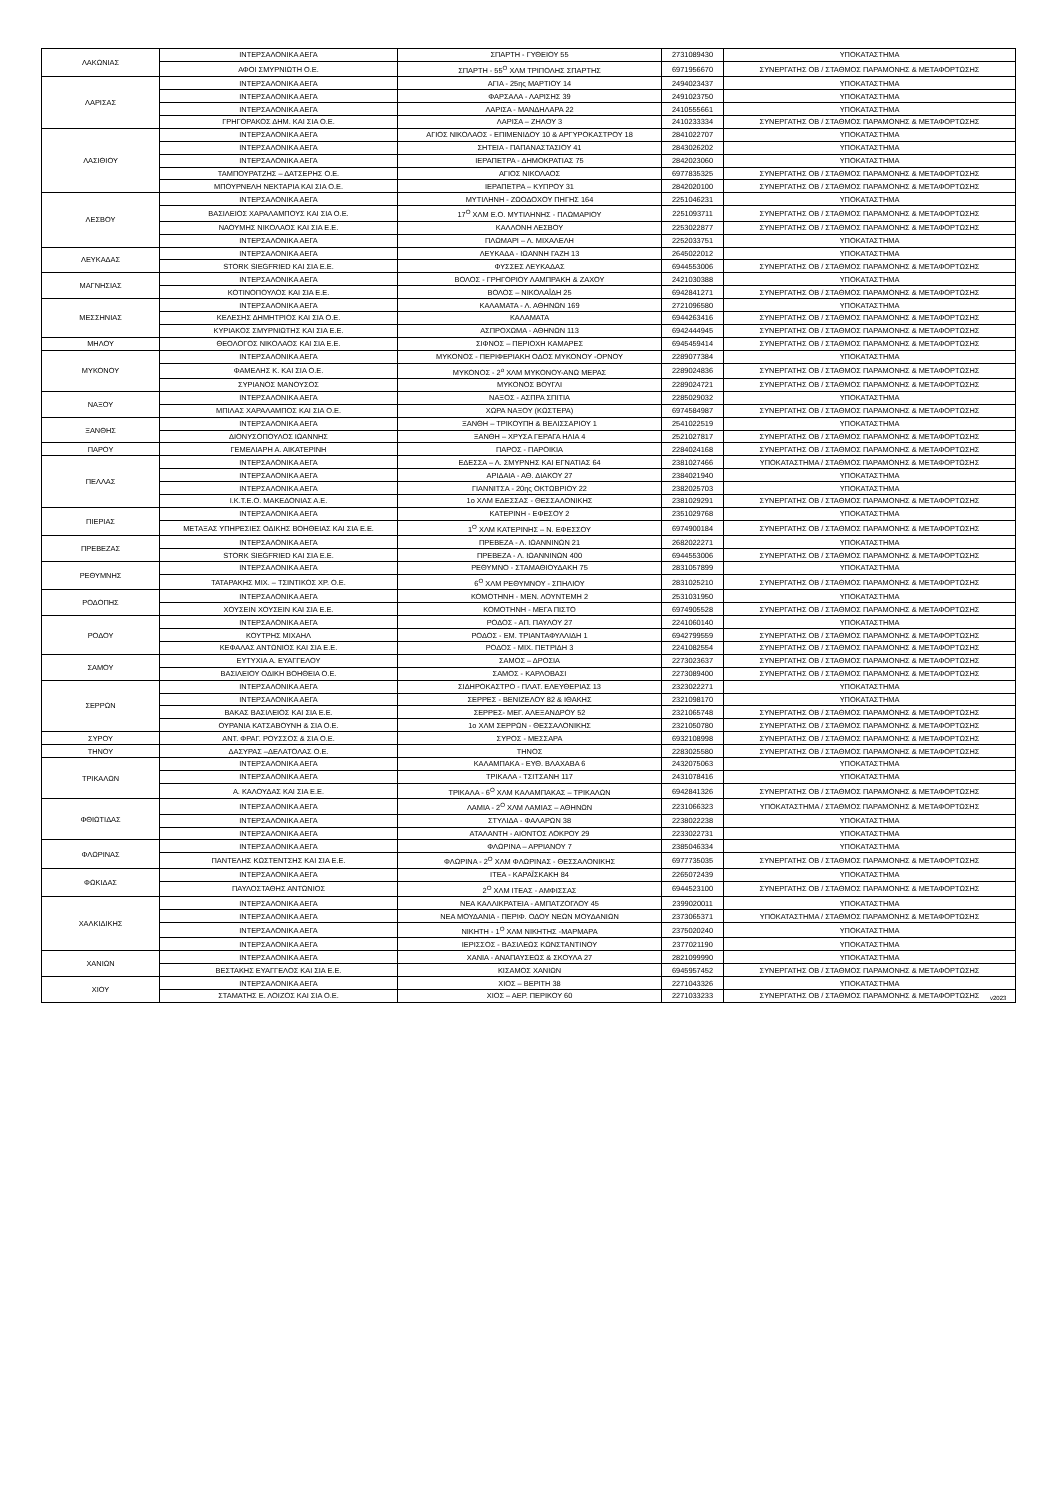| ΛΑΚΩΝΙΑΣ | ΙΝΤΕΡΣΑΛΟΝΙΚΑ ΑΕΓΑ | ΣΠΑΡΤΗ - ΓΥΘΕΙΟΥ 55 | 2731089430 | ΥΠΟΚΑΤΑΣΤΗΜΑ |
| | ΑΦΟΙ ΣΜΥΡΝΙΩΤΗ Ο.Ε. | ΣΠΑΡΤΗ - 55<sup>Ο</sup> ΧΛΜ ΤΡΙΠΟΛΗΣ ΣΠΑΡΤΗΣ | 6971956670 | ΣΥΝΕΡΓΑΤΗΣ ΟΒ / ΣΤΑΘΜΟΣ ΠΑΡΑΜΟΝΗΣ & ΜΕΤΑΦΟΡΤΩΣΗΣ |
| ΛΑΡΙΣΑΣ | ΙΝΤΕΡΣΑΛΟΝΙΚΑ ΑΕΓΑ | ΑΓΙΑ - 25ης ΜΑΡΤΙΟΥ 14 | 2494023437 | ΥΠΟΚΑΤΑΣΤΗΜΑ |
| | ΙΝΤΕΡΣΑΛΟΝΙΚΑ ΑΕΓΑ | ΦΑΡΣΑΛΑ - ΛΑΡΙΣΗΣ 39 | 2491023750 | ΥΠΟΚΑΤΑΣΤΗΜΑ |
| | ΙΝΤΕΡΣΑΛΟΝΙΚΑ ΑΕΓΑ | ΛΑΡΙΣΑ - ΜΑΝΔΗΛΑΡΑ 22 | 2410555661 | ΥΠΟΚΑΤΑΣΤΗΜΑ |
| | ΓΡΗΓΟΡΑΚΟΣ ΔΗΜ. ΚΑΙ ΣΙΑ Ο.Ε. | ΛΑΡΙΣΑ – ΖΗΛΟΥ 3 | 2410233334 | ΣΥΝΕΡΓΑΤΗΣ ΟΒ / ΣΤΑΘΜΟΣ ΠΑΡΑΜΟΝΗΣ & ΜΕΤΑΦΟΡΤΩΣΗΣ |
| ΛΑΣΙΘΙΟΥ | ΙΝΤΕΡΣΑΛΟΝΙΚΑ ΑΕΓΑ | ΑΓΙΟΣ ΝΙΚΟΛΑΟΣ - ΕΠΙΜΕΝΙΔΟΥ 10 & ΑΡΓΥΡΟΚΑΣΤΡΟΥ 18 | 2841022707 | ΥΠΟΚΑΤΑΣΤΗΜΑ |
| | ΙΝΤΕΡΣΑΛΟΝΙΚΑ ΑΕΓΑ | ΣΗΤΕΙΑ - ΠΑΠΑΝΑΣΤΑΣΙΟΥ 41 | 2843026202 | ΥΠΟΚΑΤΑΣΤΗΜΑ |
| | ΙΝΤΕΡΣΑΛΟΝΙΚΑ ΑΕΓΑ | ΙΕΡΑΠΕΤΡΑ - ΔΗΜΟΚΡΑΤΙΑΣ 75 | 2842023060 | ΥΠΟΚΑΤΑΣΤΗΜΑ |
| | ΤΑΜΠΟΥΡΑΤΖΗΣ – ΔΑΤΣΕΡΗΣ Ο.Ε. | ΑΓΙΟΣ ΝΙΚΟΛΑΟΣ | 6977835325 | ΣΥΝΕΡΓΑΤΗΣ ΟΒ / ΣΤΑΘΜΟΣ ΠΑΡΑΜΟΝΗΣ & ΜΕΤΑΦΟΡΤΩΣΗΣ |
| | ΜΠΟΥΡΝΕΛΗ ΝΕΚΤΑΡΙΑ ΚΑΙ ΣΙΑ Ο.Ε. | ΙΕΡΑΠΕΤΡΑ – ΚΥΠΡΟΥ 31 | 2842020100 | ΣΥΝΕΡΓΑΤΗΣ ΟΒ / ΣΤΑΘΜΟΣ ΠΑΡΑΜΟΝΗΣ & ΜΕΤΑΦΟΡΤΩΣΗΣ |
| ΛΕΣΒΟΥ | ΙΝΤΕΡΣΑΛΟΝΙΚΑ ΑΕΓΑ | ΜΥΤΙΛΗΝΗ - ΖΩΟΔΟΧΟΥ ΠΗΓΗΣ 164 | 2251046231 | ΥΠΟΚΑΤΑΣΤΗΜΑ |
| | ΒΑΣΙΛΕΙΟΣ ΧΑΡΑΛΑΜΠΟΥΣ ΚΑΙ ΣΙΑ Ο.Ε. | 17<sup>Ο</sup> ΧΛΜ Ε.Ο. ΜΥΤΙΛΗΝΗΣ - ΠΛΩΜΑΡΙΟΥ | 2251093711 | ΣΥΝΕΡΓΑΤΗΣ ΟΒ / ΣΤΑΘΜΟΣ ΠΑΡΑΜΟΝΗΣ & ΜΕΤΑΦΟΡΤΩΣΗΣ |
| | ΝΑΟΥΜΗΣ ΝΙΚΟΛΑΟΣ ΚΑΙ ΣΙΑ Ε.Ε. | ΚΑΛΛΟΝΗ ΛΕΣΒΟΥ | 2253022877 | ΣΥΝΕΡΓΑΤΗΣ ΟΒ / ΣΤΑΘΜΟΣ ΠΑΡΑΜΟΝΗΣ & ΜΕΤΑΦΟΡΤΩΣΗΣ |
| | ΙΝΤΕΡΣΑΛΟΝΙΚΑ ΑΕΓΑ | ΠΛΩΜΑΡΙ – Λ. ΜΙΧΑΛΕΛΗ | 2252033751 | ΥΠΟΚΑΤΑΣΤΗΜΑ |
| ΛΕΥΚΑΔΑΣ | ΙΝΤΕΡΣΑΛΟΝΙΚΑ ΑΕΓΑ | ΛΕΥΚΑΔΑ - ΙΩΑΝΝΗ ΓΑΖΗ 13 | 2645022012 | ΥΠΟΚΑΤΑΣΤΗΜΑ |
| | STORK SIEGFRIED ΚΑΙ ΣΙΑ Ε.Ε. | ΦΥΣΣΕΣ ΛΕΥΚΑΔΑΣ | 6944553006 | ΣΥΝΕΡΓΑΤΗΣ ΟΒ / ΣΤΑΘΜΟΣ ΠΑΡΑΜΟΝΗΣ & ΜΕΤΑΦΟΡΤΩΣΗΣ |
| ΜΑΓΝΗΣΙΑΣ | ΙΝΤΕΡΣΑΛΟΝΙΚΑ ΑΕΓΑ | ΒΟΛΟΣ - ΓΡΗΓΟΡΙΟΥ ΛΑΜΠΡΑΚΗ & ΖΑΧΟΥ | 2421030388 | ΥΠΟΚΑΤΑΣΤΗΜΑ |
| | ΚΟΤΙΝΟΠΟΥΛΟΣ ΚΑΙ ΣΙΑ Ε.Ε. | ΒΟΛΟΣ – ΝΙΚΟΛΑΪΔΗ 25 | 6942841271 | ΣΥΝΕΡΓΑΤΗΣ ΟΒ / ΣΤΑΘΜΟΣ ΠΑΡΑΜΟΝΗΣ & ΜΕΤΑΦΟΡΤΩΣΗΣ |
| ΜΕΣΣΗΝΙΑΣ | ΙΝΤΕΡΣΑΛΟΝΙΚΑ ΑΕΓΑ | ΚΑΛΑΜΑΤΑ - Λ. ΑΘΗΝΩΝ 169 | 2721096580 | ΥΠΟΚΑΤΑΣΤΗΜΑ |
| | ΚΕΛΕΣΗΣ ΔΗΜΗΤΡΙΟΣ ΚΑΙ ΣΙΑ Ο.Ε. | ΚΑΛΑΜΑΤΑ | 6944263416 | ΣΥΝΕΡΓΑΤΗΣ ΟΒ / ΣΤΑΘΜΟΣ ΠΑΡΑΜΟΝΗΣ & ΜΕΤΑΦΟΡΤΩΣΗΣ |
| | ΚΥΡΙΑΚΟΣ ΣΜΥΡΝΙΩΤΗΣ ΚΑΙ ΣΙΑ Ε.Ε. | ΑΣΠΡΟΧΩΜΑ - ΑΘΗΝΩΝ 113 | 6942444945 | ΣΥΝΕΡΓΑΤΗΣ ΟΒ / ΣΤΑΘΜΟΣ ΠΑΡΑΜΟΝΗΣ & ΜΕΤΑΦΟΡΤΩΣΗΣ |
| ΜΗΛΟΥ | ΘΕΟΛΟΓΟΣ ΝΙΚΟΛΑΟΣ ΚΑΙ ΣΙΑ Ε.Ε. | ΣΙΦΝΟΣ – ΠΕΡΙΟΧΗ ΚΑΜΑΡΕΣ | 6945459414 | ΣΥΝΕΡΓΑΤΗΣ ΟΒ / ΣΤΑΘΜΟΣ ΠΑΡΑΜΟΝΗΣ & ΜΕΤΑΦΟΡΤΩΣΗΣ |
| ΜΥΚΟΝΟΥ | ΙΝΤΕΡΣΑΛΟΝΙΚΑ ΑΕΓΑ | ΜΥΚΟΝΟΣ - ΠΕΡΙΦΕΡΙΑΚΗ ΟΔΟΣ ΜΥΚΟΝΟΥ -ΟΡΝΟΥ | 2289077384 | ΥΠΟΚΑΤΑΣΤΗΜΑ |
| | ΦΑΜΕΛΗΣ Κ. ΚΑΙ ΣΙΑ Ο.Ε. | ΜΥΚΟΝΟΣ - 2<sup>ο</sup> ΧΛΜ ΜΥΚΟΝΟΥ-ΑΝΩ ΜΕΡΑΣ | 2289024836 | ΣΥΝΕΡΓΑΤΗΣ ΟΒ / ΣΤΑΘΜΟΣ ΠΑΡΑΜΟΝΗΣ & ΜΕΤΑΦΟΡΤΩΣΗΣ |
| | ΣΥΡΙΑΝΟΣ ΜΑΝΟΥΣΟΣ | ΜΥΚΟΝΟΣ ΒΟΥΓΛΙ | 2289024721 | ΣΥΝΕΡΓΑΤΗΣ ΟΒ / ΣΤΑΘΜΟΣ ΠΑΡΑΜΟΝΗΣ & ΜΕΤΑΦΟΡΤΩΣΗΣ |
| ΝΑΞΟΥ | ΙΝΤΕΡΣΑΛΟΝΙΚΑ ΑΕΓΑ | ΝΑΞΟΣ - ΑΣΠΡΑ ΣΠΙΤΙΑ | 2285029032 | ΥΠΟΚΑΤΑΣΤΗΜΑ |
| | ΜΠΙΛΑΣ ΧΑΡΑΛΑΜΠΟΣ ΚΑΙ ΣΙΑ Ο.Ε. | ΧΩΡΑ ΝΑΞΟΥ (ΚΩΣΤΕΡΑ) | 6974584987 | ΣΥΝΕΡΓΑΤΗΣ ΟΒ / ΣΤΑΘΜΟΣ ΠΑΡΑΜΟΝΗΣ & ΜΕΤΑΦΟΡΤΩΣΗΣ |
| ΞΑΝΘΗΣ | ΙΝΤΕΡΣΑΛΟΝΙΚΑ ΑΕΓΑ | ΞΑΝΘΗ – ΤΡΙΚΟΥΠΗ & ΒΕΛΙΣΣΑΡΙΟΥ 1 | 2541022519 | ΥΠΟΚΑΤΑΣΤΗΜΑ |
| | ΔΙΟΝΥΣΟΠΟΥΛΟΣ ΙΩΑΝΝΗΣ | ΞΑΝΘΗ – ΧΡΥΣΑ ΓΕΡΑΓΑ ΗΛΙΑ 4 | 2521027817 | ΣΥΝΕΡΓΑΤΗΣ ΟΒ / ΣΤΑΘΜΟΣ ΠΑΡΑΜΟΝΗΣ & ΜΕΤΑΦΟΡΤΩΣΗΣ |
| ΠΑΡΟΥ | ΓΕΜΕΛΙΑΡΗ Α. ΑΙΚΑΤΕΡΙΝΗ | ΠΑΡΟΣ - ΠΑΡΟΙΚΙΑ | 2284024168 | ΣΥΝΕΡΓΑΤΗΣ ΟΒ / ΣΤΑΘΜΟΣ ΠΑΡΑΜΟΝΗΣ & ΜΕΤΑΦΟΡΤΩΣΗΣ |
| ΠΕΛΛΑΣ | ΙΝΤΕΡΣΑΛΟΝΙΚΑ ΑΕΓΑ | ΕΔΕΣΣΑ – Λ. ΣΜΥΡΝΗΣ ΚΑΙ ΕΓΝΑΤΙΑΣ 64 | 2381027466 | ΥΠΟΚΑΤΑΣΤΗΜΑ / ΣΤΑΘΜΟΣ ΠΑΡΑΜΟΝΗΣ & ΜΕΤΑΦΟΡΤΩΣΗΣ |
| | ΙΝΤΕΡΣΑΛΟΝΙΚΑ ΑΕΓΑ | ΑΡΙΔΑΙΑ - ΑΘ. ΔΙΑΚΟΥ 27 | 2384021940 | ΥΠΟΚΑΤΑΣΤΗΜΑ |
| | ΙΝΤΕΡΣΑΛΟΝΙΚΑ ΑΕΓΑ | ΓΙΑΝΝΙΤΣΑ - 20ης ΟΚΤΩΒΡΙΟΥ 22 | 2382025703 | ΥΠΟΚΑΤΑΣΤΗΜΑ |
| | Ι.Κ.Τ.Ε.Ο. ΜΑΚΕΔΟΝΙΑΣ Α.Ε. | 1ο ΧΛΜ ΕΔΕΣΣΑΣ - ΘΕΣΣΑΛΟΝΙΚΗΣ | 2381029291 | ΣΥΝΕΡΓΑΤΗΣ ΟΒ / ΣΤΑΘΜΟΣ ΠΑΡΑΜΟΝΗΣ & ΜΕΤΑΦΟΡΤΩΣΗΣ |
| ΠΙΕΡΙΑΣ | ΙΝΤΕΡΣΑΛΟΝΙΚΑ ΑΕΓΑ | ΚΑΤΕΡΙΝΗ - ΕΦΕΣΟΥ 2 | 2351029768 | ΥΠΟΚΑΤΑΣΤΗΜΑ |
| | ΜΕΤΑΞΑΣ ΥΠΗΡΕΣΙΕΣ ΟΔΙΚΗΣ ΒΟΗΘΕΙΑΣ ΚΑΙ ΣΙΑ Ε.Ε. | 1<sup>Ο</sup> ΧΛΜ ΚΑΤΕΡΙΝΗΣ – Ν. ΕΦΕΣΣΟΥ | 6974900184 | ΣΥΝΕΡΓΑΤΗΣ ΟΒ / ΣΤΑΘΜΟΣ ΠΑΡΑΜΟΝΗΣ & ΜΕΤΑΦΟΡΤΩΣΗΣ |
| ΠΡΕΒΕΖΑΣ | ΙΝΤΕΡΣΑΛΟΝΙΚΑ ΑΕΓΑ | ΠΡΕΒΕΖΑ - Λ. ΙΩΑΝΝΙΝΩΝ 21 | 2682022271 | ΥΠΟΚΑΤΑΣΤΗΜΑ |
| | STORK SIEGFRIED ΚΑΙ ΣΙΑ Ε.Ε. | ΠΡΕΒΕΖΑ - Λ. ΙΩΑΝΝΙΝΩΝ 400 | 6944553006 | ΣΥΝΕΡΓΑΤΗΣ ΟΒ / ΣΤΑΘΜΟΣ ΠΑΡΑΜΟΝΗΣ & ΜΕΤΑΦΟΡΤΩΣΗΣ |
| ΡΕΘΥΜΝΗΣ | ΙΝΤΕΡΣΑΛΟΝΙΚΑ ΑΕΓΑ | ΡΕΘΥΜΝΟ - ΣΤΑΜΑΘΙΟΥΔΑΚΗ 75 | 2831057899 | ΥΠΟΚΑΤΑΣΤΗΜΑ |
| | ΤΑΤΑΡΑΚΗΣ ΜΙΧ. – ΤΣΙΝΤΙΚΟΣ ΧΡ. Ο.Ε. | 6<sup>Ο</sup> ΧΛΜ ΡΕΘΥΜΝΟΥ - ΣΠΗΛΙΟΥ | 2831025210 | ΣΥΝΕΡΓΑΤΗΣ ΟΒ / ΣΤΑΘΜΟΣ ΠΑΡΑΜΟΝΗΣ & ΜΕΤΑΦΟΡΤΩΣΗΣ |
| ΡΟΔΟΠΗΣ | ΙΝΤΕΡΣΑΛΟΝΙΚΑ ΑΕΓΑ | ΚΟΜΟΤΗΝΗ - ΜΕΝ. ΛΟΥΝΤΕΜΗ 2 | 2531031950 | ΥΠΟΚΑΤΑΣΤΗΜΑ |
| | ΧΟΥΣΕΙΝ ΧΟΥΣΕΙΝ ΚΑΙ ΣΙΑ Ε.Ε. | ΚΟΜΟΤΗΝΗ - ΜΕΓΑ ΠΙΣΤΟ | 6974905528 | ΣΥΝΕΡΓΑΤΗΣ ΟΒ / ΣΤΑΘΜΟΣ ΠΑΡΑΜΟΝΗΣ & ΜΕΤΑΦΟΡΤΩΣΗΣ |
| ΡΟΔΟΥ | ΙΝΤΕΡΣΑΛΟΝΙΚΑ ΑΕΓΑ | ΡΟΔΟΣ - ΑΠ. ΠΑΥΛΟΥ 27 | 2241060140 | ΥΠΟΚΑΤΑΣΤΗΜΑ |
| | ΚΟΥΤΡΗΣ ΜΙΧΑΗΛ | ΡΟΔΟΣ - ΕΜ. ΤΡΙΑΝΤΑΦΥΛΛΙΔΗ 1 | 6942799559 | ΣΥΝΕΡΓΑΤΗΣ ΟΒ / ΣΤΑΘΜΟΣ ΠΑΡΑΜΟΝΗΣ & ΜΕΤΑΦΟΡΤΩΣΗΣ |
| | ΚΕΦΑΛΑΣ ΑΝΤΩΝΙΟΣ ΚΑΙ ΣΙΑ Ε.Ε. | ΡΟΔΟΣ - ΜΙΧ. ΠΕΤΡΙΔΗ 3 | 2241082554 | ΣΥΝΕΡΓΑΤΗΣ ΟΒ / ΣΤΑΘΜΟΣ ΠΑΡΑΜΟΝΗΣ & ΜΕΤΑΦΟΡΤΩΣΗΣ |
| ΣΑΜΟΥ | ΕΥΤΥΧΙΑ Α. ΕΥΑΓΓΕΛΟΥ | ΣΑΜΟΣ – ΔΡΟΣΙΑ | 2273023637 | ΣΥΝΕΡΓΑΤΗΣ ΟΒ / ΣΤΑΘΜΟΣ ΠΑΡΑΜΟΝΗΣ & ΜΕΤΑΦΟΡΤΩΣΗΣ |
| | ΒΑΣΙΛΕΙΟΥ ΟΔΙΚΗ ΒΟΗΘΕΙΑ Ο.Ε. | ΣΑΜΟΣ - ΚΑΡΛΟΒΑΣΙ | 2273089400 | ΣΥΝΕΡΓΑΤΗΣ ΟΒ / ΣΤΑΘΜΟΣ ΠΑΡΑΜΟΝΗΣ & ΜΕΤΑΦΟΡΤΩΣΗΣ |
| ΣΕΡΡΩΝ | ΙΝΤΕΡΣΑΛΟΝΙΚΑ ΑΕΓΑ | ΣΙΔΗΡΟΚΑΣΤΡΟ - ΠΛΑΤ. ΕΛΕΥΘΕΡΙΑΣ 13 | 2323022271 | ΥΠΟΚΑΤΑΣΤΗΜΑ |
| | ΙΝΤΕΡΣΑΛΟΝΙΚΑ ΑΕΓΑ | ΣΕΡΡΕΣ - ΒΕΝΙΖΕΛΟΥ 82 & ΙΘΑΚΗΣ | 2321098170 | ΥΠΟΚΑΤΑΣΤΗΜΑ |
| | ΒΑΚΑΣ ΒΑΣΙΛΕΙΟΣ ΚΑΙ ΣΙΑ Ε.Ε. | ΣΕΡΡΕΣ- ΜΕΓ. ΑΛΕΞΑΝΔΡΟΥ 52 | 2321065748 | ΣΥΝΕΡΓΑΤΗΣ ΟΒ / ΣΤΑΘΜΟΣ ΠΑΡΑΜΟΝΗΣ & ΜΕΤΑΦΟΡΤΩΣΗΣ |
| | ΟΥΡΑΝΙΑ ΚΑΤΣΑΒΟΥΝΗ & ΣΙΑ Ο.Ε. | 1ο ΧΛΜ ΣΕΡΡΩΝ - ΘΕΣΣΑΛΟΝΙΚΗΣ | 2321050780 | ΣΥΝΕΡΓΑΤΗΣ ΟΒ / ΣΤΑΘΜΟΣ ΠΑΡΑΜΟΝΗΣ & ΜΕΤΑΦΟΡΤΩΣΗΣ |
| ΣΥΡΟΥ | ΑΝΤ. ΦΡΑΓ. ΡΟΥΣΣΟΣ & ΣΙΑ Ο.Ε. | ΣΥΡΟΣ - ΜΕΣΣΑΡΑ | 6932108998 | ΣΥΝΕΡΓΑΤΗΣ ΟΒ / ΣΤΑΘΜΟΣ ΠΑΡΑΜΟΝΗΣ & ΜΕΤΑΦΟΡΤΩΣΗΣ |
| ΤΗΝΟΥ | ΔΑΣΥΡΑΣ –ΔΕΛΑΤΟΛΑΣ Ο.Ε. | ΤΗΝΟΣ | 2283025580 | ΣΥΝΕΡΓΑΤΗΣ ΟΒ / ΣΤΑΘΜΟΣ ΠΑΡΑΜΟΝΗΣ & ΜΕΤΑΦΟΡΤΩΣΗΣ |
| ΤΡΙΚΑΛΩΝ | ΙΝΤΕΡΣΑΛΟΝΙΚΑ ΑΕΓΑ | ΚΑΛΑΜΠΑΚΑ - ΕΥΘ. ΒΛΑΧΑΒΑ 6 | 2432075063 | ΥΠΟΚΑΤΑΣΤΗΜΑ |
| | ΙΝΤΕΡΣΑΛΟΝΙΚΑ ΑΕΓΑ | ΤΡΙΚΑΛΑ - ΤΣΙΤΣΑΝΗ 117 | 2431078416 | ΥΠΟΚΑΤΑΣΤΗΜΑ |
| | Α. ΚΑΛΟΥΔΑΣ ΚΑΙ ΣΙΑ Ε.Ε. | ΤΡΙΚΑΛΑ - 6<sup>Ο</sup> ΧΛΜ ΚΑΛΑΜΠΑΚΑΣ – ΤΡΙΚΑΛΩΝ | 6942841326 | ΣΥΝΕΡΓΑΤΗΣ ΟΒ / ΣΤΑΘΜΟΣ ΠΑΡΑΜΟΝΗΣ & ΜΕΤΑΦΟΡΤΩΣΗΣ |
| ΦΘΙΩΤΙΔΑΣ | ΙΝΤΕΡΣΑΛΟΝΙΚΑ ΑΕΓΑ | ΛΑΜΙΑ - 2<sup>Ο</sup> ΧΛΜ ΛΑΜΙΑΣ – ΑΘΗΝΩΝ | 2231066323 | ΥΠΟΚΑΤΑΣΤΗΜΑ / ΣΤΑΘΜΟΣ ΠΑΡΑΜΟΝΗΣ & ΜΕΤΑΦΟΡΤΩΣΗΣ |
| | ΙΝΤΕΡΣΑΛΟΝΙΚΑ ΑΕΓΑ | ΣΤΥΛΙΔΑ - ΦΑΛΑΡΩΝ 38 | 2238022238 | ΥΠΟΚΑΤΑΣΤΗΜΑ |
| | ΙΝΤΕΡΣΑΛΟΝΙΚΑ ΑΕΓΑ | ΑΤΑΛΑΝΤΗ - ΑΙΟΝΤΟΣ ΛΟΚΡΟΥ 29 | 2233022731 | ΥΠΟΚΑΤΑΣΤΗΜΑ |
| ΦΛΩΡΙΝΑΣ | ΙΝΤΕΡΣΑΛΟΝΙΚΑ ΑΕΓΑ | ΦΛΩΡΙΝΑ – ΑΡΡΙΑΝΟΥ 7 | 2385046334 | ΥΠΟΚΑΤΑΣΤΗΜΑ |
| | ΠΑΝΤΕΛΗΣ ΚΩΣΤΕΝΤΣΗΣ ΚΑΙ ΣΙΑ Ε.Ε. | ΦΛΩΡΙΝΑ - 2<sup>Ο</sup> ΧΛΜ ΦΛΩΡΙΝΑΣ - ΘΕΣΣΑΛΟΝΙΚΗΣ | 6977735035 | ΣΥΝΕΡΓΑΤΗΣ ΟΒ / ΣΤΑΘΜΟΣ ΠΑΡΑΜΟΝΗΣ & ΜΕΤΑΦΟΡΤΩΣΗΣ |
| ΦΩΚΙΔΑΣ | ΙΝΤΕΡΣΑΛΟΝΙΚΑ ΑΕΓΑ | ΙΤΕΑ - ΚΑΡΑΪΣΚΑΚΗ 84 | 2265072439 | ΥΠΟΚΑΤΑΣΤΗΜΑ |
| | ΠΑΥΛΟΣΤΑΘΗΣ ΑΝΤΩΝΙΟΣ | 2<sup>Ο</sup> ΧΛΜ ΙΤΕΑΣ - ΑΜΦΙΣΣΑΣ | 6944523100 | ΣΥΝΕΡΓΑΤΗΣ ΟΒ / ΣΤΑΘΜΟΣ ΠΑΡΑΜΟΝΗΣ & ΜΕΤΑΦΟΡΤΩΣΗΣ |
| ΧΑΛΚΙΔΙΚΗΣ | ΙΝΤΕΡΣΑΛΟΝΙΚΑ ΑΕΓΑ | ΝΕΑ ΚΑΛΛΙΚΡΑΤΕΙΑ - ΑΜΠΑΤΖΟΓΛΟΥ 45 | 2399020011 | ΥΠΟΚΑΤΑΣΤΗΜΑ |
| | ΙΝΤΕΡΣΑΛΟΝΙΚΑ ΑΕΓΑ | ΝΕΑ ΜΟΥΔΑΝΙΑ - ΠΕΡΙΦ. ΟΔΟΥ ΝΕΩΝ ΜΟΥΔΑΝΙΩΝ | 2373065371 | ΥΠΟΚΑΤΑΣΤΗΜΑ / ΣΤΑΘΜΟΣ ΠΑΡΑΜΟΝΗΣ & ΜΕΤΑΦΟΡΤΩΣΗΣ |
| | ΙΝΤΕΡΣΑΛΟΝΙΚΑ ΑΕΓΑ | ΝΙΚΗΤΗ - 1<sup>Ο</sup> ΧΛΜ ΝΙΚΗΤΗΣ -ΜΑΡΜΑΡΑ | 2375020240 | ΥΠΟΚΑΤΑΣΤΗΜΑ |
| | ΙΝΤΕΡΣΑΛΟΝΙΚΑ ΑΕΓΑ | ΙΕΡΙΣΣΟΣ - ΒΑΣΙΛΕΩΣ ΚΩΝΣΤΑΝΤΙΝΟΥ | 2377021190 | ΥΠΟΚΑΤΑΣΤΗΜΑ |
| ΧΑΝΙΩΝ | ΙΝΤΕΡΣΑΛΟΝΙΚΑ ΑΕΓΑ | ΧΑΝΙΑ - ΑΝΑΠΑΥΣΕΩΣ & ΣΚΟΥΛΑ 27 | 2821099990 | ΥΠΟΚΑΤΑΣΤΗΜΑ |
| | ΒΕΣΤΑΚΗΣ ΕΥΑΓΓΕΛΟΣ ΚΑΙ ΣΙΑ Ε.Ε. | ΚΙΣΑΜΟΣ ΧΑΝΙΩΝ | 6945957452 | ΣΥΝΕΡΓΑΤΗΣ ΟΒ / ΣΤΑΘΜΟΣ ΠΑΡΑΜΟΝΗΣ & ΜΕΤΑΦΟΡΤΩΣΗΣ |
| ΧΙΟΥ | ΙΝΤΕΡΣΑΛΟΝΙΚΑ ΑΕΓΑ | ΧΙΟΣ – ΒΕΡΙΤΗ 38 | 2271043326 | ΥΠΟΚΑΤΑΣΤΗΜΑ |
| | ΣΤΑΜΑΤΗΣ Ε. ΛΟΙΖΟΣ ΚΑΙ ΣΙΑ Ο.Ε. | ΧΙΟΣ – ΑΕΡ. ΠΕΡΙΚΟΥ 60 | 2271033233 | ΣΥΝΕΡΓΑΤΗΣ ΟΒ / ΣΤΑΘΜΟΣ ΠΑΡΑΜΟΝΗΣ & ΜΕΤΑΦΟΡΤΩΣΗΣ |
v2023